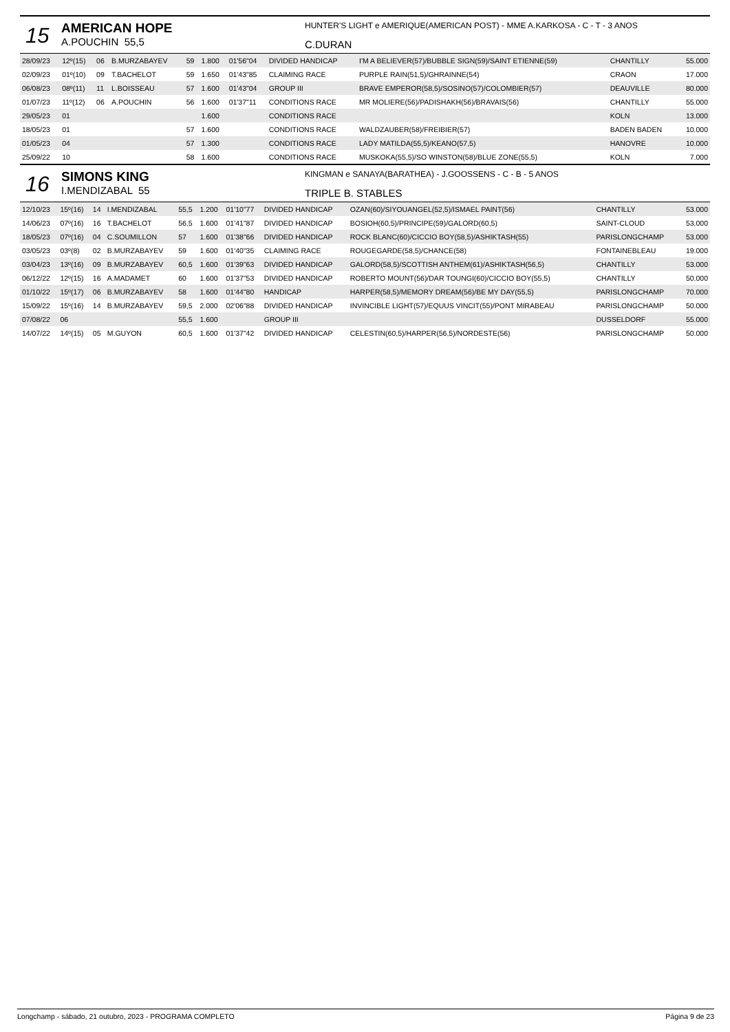15
AMERICAN HOPE
A.POUCHIN 55,5
HUNTER'S LIGHT e AMERIQUE(AMERICAN POST) - MME A.KARKOSA - C - T - 3 ANOS
C.DURAN
| 28/09/23 | 12º(15) | 06 | B.MURZABAYEV | 59 | 1.800 | 01'56"04 | DIVIDED HANDICAP | I'M A BELIEVER(57)/BUBBLE SIGN(59)/SAINT ETIENNE(59) | CHANTILLY | 55.000 |
| 02/09/23 | 01º(10) | 09 | T.BACHELOT | 59 | 1.650 | 01'43"85 | CLAIMING RACE | PURPLE RAIN(51,5)/GHRAINNE(54) | CRAON | 17.000 |
| 06/08/23 | 08º(11) | 11 | L.BOISSEAU | 57 | 1.600 | 01'43"04 | GROUP III | BRAVE EMPEROR(58,5)/SOSINO(57)/COLOMBIER(57) | DEAUVILLE | 80.000 |
| 01/07/23 | 11º(12) | 06 | A.POUCHIN | 56 | 1.600 | 01'37"11 | CONDITIONS RACE | MR MOLIERE(56)/PADISHAKH(56)/BRAVAIS(56) | CHANTILLY | 55.000 |
| 29/05/23 | 01 | | | | 1.600 | | CONDITIONS RACE | | KOLN | 13.000 |
| 18/05/23 | 01 | | | 57 | 1.600 | | CONDITIONS RACE | WALDZAUBER(58)/FREIBIER(57) | BADEN BADEN | 10.000 |
| 01/05/23 | 04 | | | 57 | 1.300 | | CONDITIONS RACE | LADY MATILDA(55,5)/KEANO(57,5) | HANOVRE | 10.000 |
| 25/09/22 | 10 | | | 58 | 1.600 | | CONDITIONS RACE | MUSKOKA(55,5)/SO WINSTON(58)/BLUE ZONE(55,5) | KOLN | 7.000 |
16
SIMONS KING
I.MENDIZABAL 55
KINGMAN e SANAYA(BARATHEA) - J.GOOSSENS - C - B - 5 ANOS
TRIPLE B. STABLES
| 12/10/23 | 15º(16) | 14 | I.MENDIZABAL | 55,5 | 1.200 | 01'10"77 | DIVIDED HANDICAP | OZAN(60)/SIYOUANGEL(52,5)/ISMAEL PAINT(56) | CHANTILLY | 53.000 |
| 14/06/23 | 07º(16) | 16 | T.BACHELOT | 56,5 | 1.600 | 01'41"87 | DIVIDED HANDICAP | BOSIOH(60,5)/PRINCIPE(59)/GALORD(60,5) | SAINT-CLOUD | 53.000 |
| 18/05/23 | 07º(16) | 04 | C.SOUMILLON | 57 | 1.600 | 01'38"66 | DIVIDED HANDICAP | ROCK BLANC(60)/CICCIO BOY(58,5)/ASHIKTASH(55) | PARISLONGCHAMP | 53.000 |
| 03/05/23 | 03º(8) | 02 | B.MURZABAYEV | 59 | 1.600 | 01'40"35 | CLAIMING RACE | ROUGEGARDE(58,5)/CHANCE(58) | FONTAINEBLEAU | 19.000 |
| 03/04/23 | 13º(16) | 09 | B.MURZABAYEV | 60,5 | 1.600 | 01'39"63 | DIVIDED HANDICAP | GALORD(58,5)/SCOTTISH ANTHEM(61)/ASHIKTASH(56,5) | CHANTILLY | 53.000 |
| 06/12/22 | 12º(15) | 16 | A.MADAMET | 60 | 1.600 | 01'37"53 | DIVIDED HANDICAP | ROBERTO MOUNT(56)/DAR TOUNGI(60)/CICCIO BOY(55,5) | CHANTILLY | 50.000 |
| 01/10/22 | 15º(17) | 06 | B.MURZABAYEV | 58 | 1.600 | 01'44"80 | HANDICAP | HARPER(58,5)/MEMORY DREAM(56)/BE MY DAY(55,5) | PARISLONGCHAMP | 70.000 |
| 15/09/22 | 15º(16) | 14 | B.MURZABAYEV | 59,5 | 2.000 | 02'06"88 | DIVIDED HANDICAP | INVINCIBLE LIGHT(57)/EQUUS VINCIT(55)/PONT MIRABEAU | PARISLONGCHAMP | 50.000 |
| 07/08/22 | 06 | | | 55,5 | 1.600 | | GROUP III | | DUSSELDORF | 55.000 |
| 14/07/22 | 14º(15) | 05 | M.GUYON | 60,5 | 1.600 | 01'37"42 | DIVIDED HANDICAP | CELESTIN(60,5)/HARPER(56,5)/NORDESTE(56) | PARISLONGCHAMP | 50.000 |
Longchamp - sábado, 21 outubro, 2023 - PROGRAMA COMPLETO Página 9 de 23